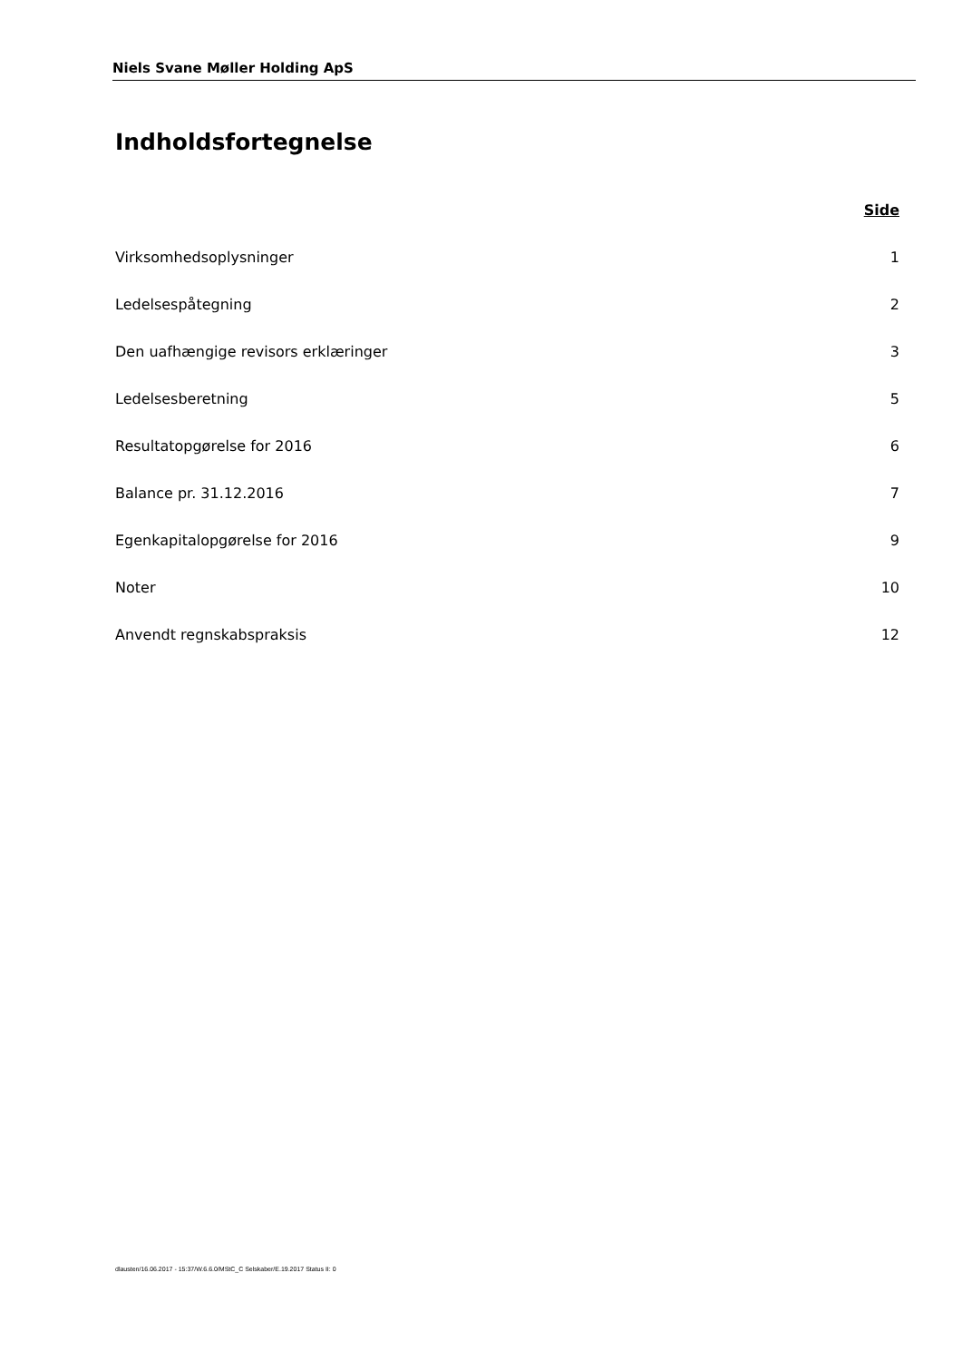Niels Svane Møller Holding ApS
Indholdsfortegnelse
Side
Virksomhedsoplysninger 1
Ledelsespåtegning 2
Den uafhængige revisors erklæringer 3
Ledelsesberetning 5
Resultatopgørelse for 2016 6
Balance pr. 31.12.2016 7
Egenkapitalopgørelse for 2016 9
Noter 10
Anvendt regnskabspraksis 12
dlausten/16.06.2017 - 15:37/W.6.6.0/MStC_C Selskaber/E.19.2017 Status II: 0